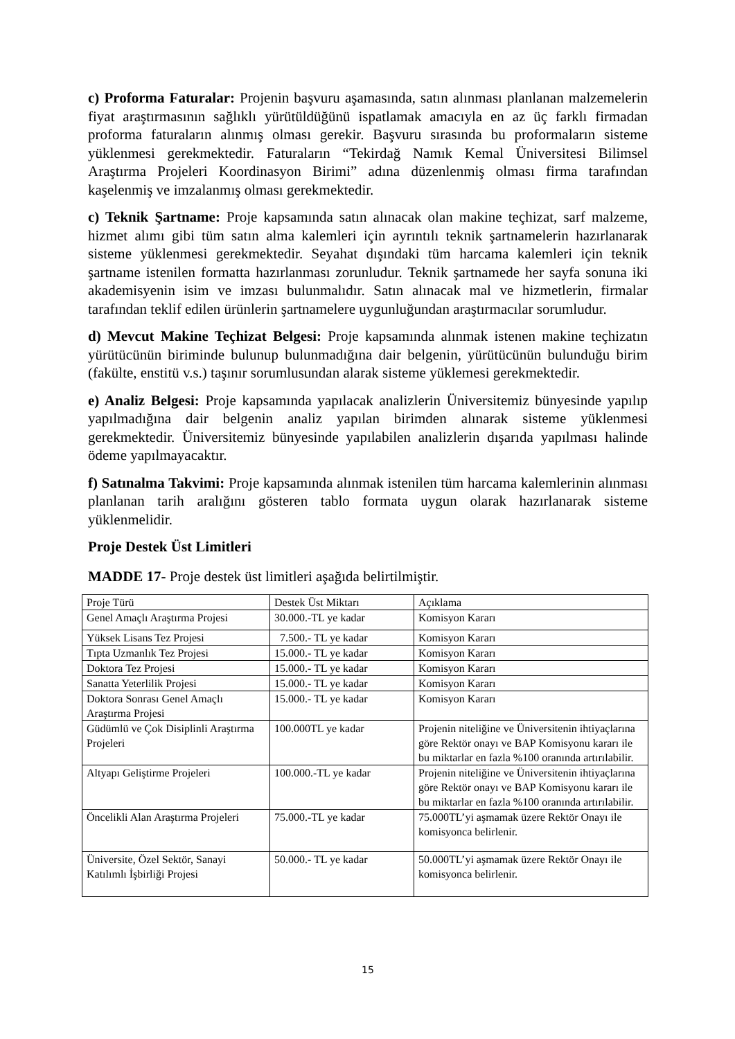c) Proforma Faturalar: Projenin başvuru aşamasında, satın alınması planlanan malzemelerin fiyat araştırmasının sağlıklı yürütüldüğünü ispatlamak amacıyla en az üç farklı firmadan proforma faturaların alınmış olması gerekir. Başvuru sırasında bu proformaların sisteme yüklenmesi gerekmektedir. Faturaların “Tekirdağ Namık Kemal Üniversitesi Bilimsel Araştırma Projeleri Koordinasyon Birimi” adına düzenlenmiş olması firma tarafından kaşelenmiş ve imzalanmış olması gerekmektedir.
c) Teknik Şartname: Proje kapsamında satın alınacak olan makine teçhizat, sarf malzeme, hizmet alımı gibi tüm satın alma kalemleri için ayrıntılı teknik şartnamelerin hazırlanarak sisteme yüklenmesi gerekmektedir. Seyahat dışındaki tüm harcama kalemleri için teknik şartname istenilen formatta hazırlanması zorunludur. Teknik şartnamede her sayfa sonuna iki akademisyenin isim ve imzası bulunmalıdır. Satın alınacak mal ve hizmetlerin, firmalar tarafından teklif edilen ürünlerin şartnamelere uygunluğundan araştırmacılar sorumludur.
d) Mevcut Makine Teçhizat Belgesi: Proje kapsamında alınmak istenen makine teçhizatın yürütücünün biriminde bulunup bulunmadığına dair belgenin, yürütücünün bulunduğu birim (fakülte, enstitü v.s.) taşınır sorumlusundan alarak sisteme yüklemesi gerekmektedir.
e) Analiz Belgesi: Proje kapsamında yapılacak analizlerin Üniversitemiz bünyesinde yapılıp yapılmadığına dair belgenin analiz yapılan birimden alınarak sisteme yüklenmesi gerekmektedir. Üniversitemiz bünyesinde yapılabilen analizlerin dışarıda yapılması halinde ödeme yapılmayacaktır.
f) Satınalma Takvimi: Proje kapsamında alınmak istenilen tüm harcama kalemlerinin alınması planlanan tarih aralığını gösteren tablo formata uygun olarak hazırlanarak sisteme yüklenmelidir.
Proje Destek Üst Limitleri
MADDE 17- Proje destek üst limitleri aşağıda belirtilmiştir.
| Proje Türü | Destek Üst Miktarı | Açıklama |
| Genel Amaçlı Araştırma Projesi | 30.000.-TL ye kadar | Komisyon Kararı |
| Yüksek Lisans Tez Projesi | 7.500.- TL ye kadar | Komisyon Kararı |
| Tıpta Uzmanlık Tez Projesi | 15.000.- TL ye kadar | Komisyon Kararı |
| Doktora Tez Projesi | 15.000.- TL ye kadar | Komisyon Kararı |
| Sanatta Yeterlilik Projesi | 15.000.- TL ye kadar | Komisyon Kararı |
| Doktora Sonrası Genel Amaçlı Araştırma Projesi | 15.000.- TL ye kadar | Komisyon Kararı |
| Güdümlü ve Çok Disiplinli Araştırma Projeleri | 100.000TL ye kadar | Projenin niteliğine ve Üniversitenin ihtiyaçlarına göre Rektör onayı ve BAP Komisyonu kararı ile bu miktarlar en fazla %100 oranında artırılabilir. |
| Altyapı Geliştirme Projeleri | 100.000.-TL ye kadar | Projenin niteliğine ve Üniversitenin ihtiyaçlarına göre Rektör onayı ve BAP Komisyonu kararı ile bu miktarlar en fazla %100 oranında artırılabilir. |
| Öncelikli Alan Araştırma Projeleri | 75.000.-TL ye kadar | 75.000TL’yi aşmamak üzere Rektör Onayı ile komisyonca belirlenir. |
| Üniversite, Özel Sektör, Sanayi Katılımlı İşbirliği Projesi | 50.000.- TL ye kadar | 50.000TL’yi aşmamak üzere Rektör Onayı ile komisyonca belirlenir. |
15